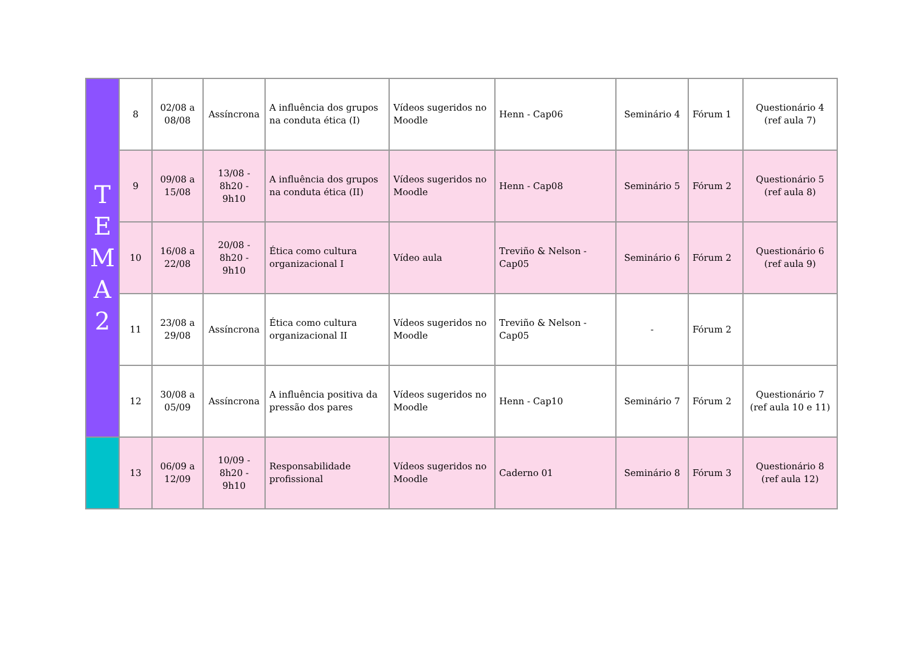| T E M A 2 | 8 | 02/08 a 08/08 | Assíncrona | A influência dos grupos na conduta ética (I) | Vídeos sugeridos no Moodle | Henn - Cap06 | Seminário 4 | Fórum 1 | Questionário 4 (ref aula 7) |
| | 9 | 09/08 a 15/08 | 13/08 - 8h20 - 9h10 | A influência dos grupos na conduta ética (II) | Vídeos sugeridos no Moodle | Henn - Cap08 | Seminário 5 | Fórum 2 | Questionário 5 (ref aula 8) |
| | 10 | 16/08 a 22/08 | 20/08 - 8h20 - 9h10 | Ética como cultura organizacional I | Vídeo aula | Treviño & Nelson - Cap05 | Seminário 6 | Fórum 2 | Questionário 6 (ref aula 9) |
| | 11 | 23/08 a 29/08 | Assíncrona | Ética como cultura organizacional II | Vídeos sugeridos no Moodle | Treviño & Nelson - Cap05 | - | Fórum 2 | |
| | 12 | 30/08 a 05/09 | Assíncrona | A influência positiva da pressão dos pares | Vídeos sugeridos no Moodle | Henn - Cap10 | Seminário 7 | Fórum 2 | Questionário 7 (ref aula 10 e 11) |
| | 13 | 06/09 a 12/09 | 10/09 - 8h20 - 9h10 | Responsabilidade profissional | Vídeos sugeridos no Moodle | Caderno 01 | Seminário 8 | Fórum 3 | Questionário 8 (ref aula 12) |